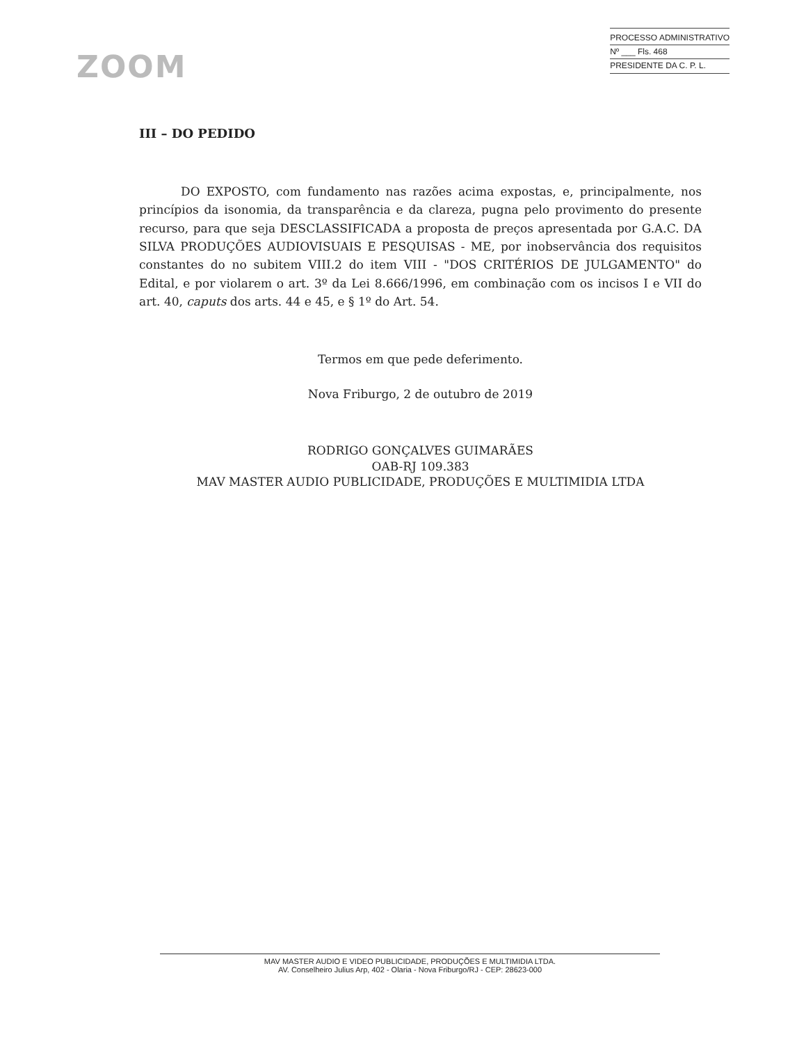ZOOM
PROCESSO ADMINISTRATIVO
Nº ___ Fls. 468
PRESIDENTE DA C. P. L.
III – DO PEDIDO
DO EXPOSTO, com fundamento nas razões acima expostas, e, principalmente, nos princípios da isonomia, da transparência e da clareza, pugna pelo provimento do presente recurso, para que seja DESCLASSIFICADA a proposta de preços apresentada por G.A.C. DA SILVA PRODUÇÕES AUDIOVISUAIS E PESQUISAS - ME, por inobservância dos requisitos constantes do no subitem VIII.2 do item VIII - "DOS CRITÉRIOS DE JULGAMENTO" do Edital, e por violarem o art. 3º da Lei 8.666/1996, em combinação com os incisos I e VII do art. 40, caputs dos arts. 44 e 45, e § 1º do Art. 54.
Termos em que pede deferimento.
Nova Friburgo, 2 de outubro de 2019
RODRIGO GONÇALVES GUIMARÃES
OAB-RJ 109.383
MAV MASTER AUDIO PUBLICIDADE, PRODUÇÕES E MULTIMIDIA LTDA
MAV MASTER AUDIO E VIDEO PUBLICIDADE, PRODUÇÕES E MULTIMIDIA LTDA.
AV. Conselheiro Julius Arp, 402 - Olaria - Nova Friburgo/RJ - CEP: 28623-000